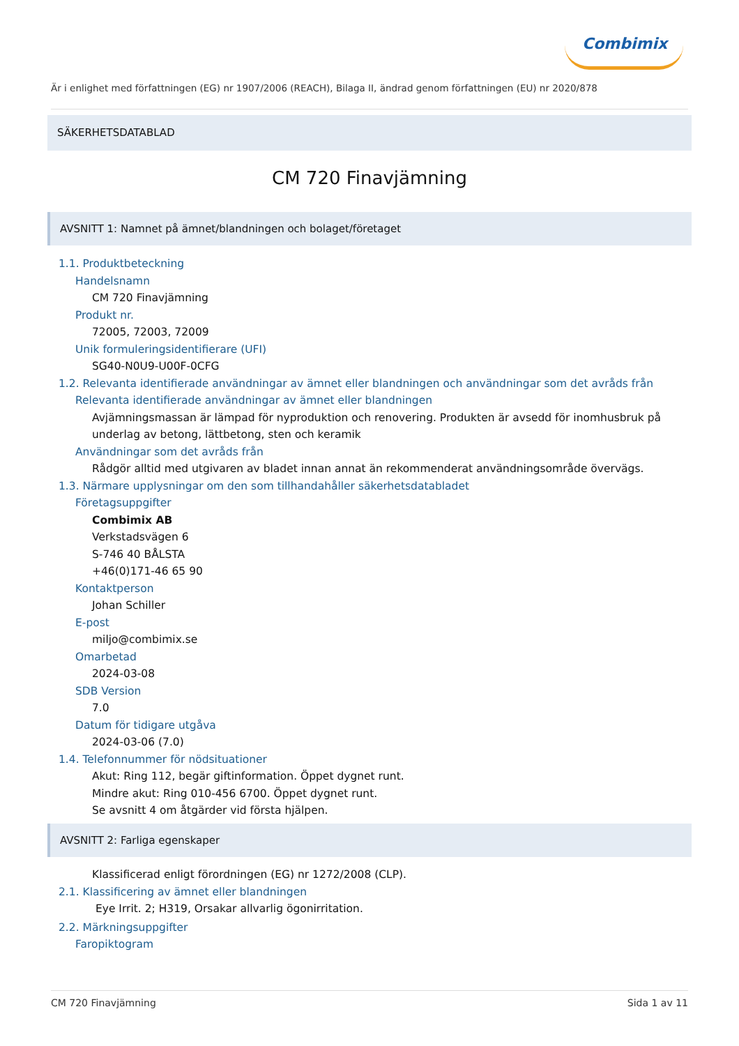Combimix
Är i enlighet med författningen (EG) nr 1907/2006 (REACH), Bilaga II, ändrad genom författningen (EU) nr 2020/878
SÄKERHETSDATABLAD
CM 720 Finavjämning
AVSNITT 1: Namnet på ämnet/blandningen och bolaget/företaget
1.1. Produktbeteckning
Handelsnamn
CM 720 Finavjämning
Produkt nr.
72005, 72003, 72009
Unik formuleringsidentifierare (UFI)
SG40-N0U9-U00F-0CFG
1.2. Relevanta identifierade användningar av ämnet eller blandningen och användningar som det avråds från
Relevanta identifierade användningar av ämnet eller blandningen
Avjämningsmassan är lämpad för nyproduktion och renovering. Produkten är avsedd för inomhusbruk på underlag av betong, lättbetong, sten och keramik
Användningar som det avråds från
Rådgör alltid med utgivaren av bladet innan annat än rekommenderat användningsområde övervägs.
1.3. Närmare upplysningar om den som tillhandahåller säkerhetsdatabladet
Företagsuppgifter
Combimix AB
Verkstadsvägen 6
S-746 40 BÅLSTA
+46(0)171-46 65 90
Kontaktperson
Johan Schiller
E-post
miljo@combimix.se
Omarbetad
2024-03-08
SDB Version
7.0
Datum för tidigare utgåva
2024-03-06 (7.0)
1.4. Telefonnummer för nödsituationer
Akut: Ring 112, begär giftinformation. Öppet dygnet runt.
Mindre akut: Ring 010-456 6700. Öppet dygnet runt.
Se avsnitt 4 om åtgärder vid första hjälpen.
AVSNITT 2: Farliga egenskaper
Klassificerad enligt förordningen (EG) nr 1272/2008 (CLP).
2.1. Klassificering av ämnet eller blandningen
Eye Irrit. 2; H319, Orsakar allvarlig ögonirritation.
2.2. Märkningsuppgifter
Faropiktogram
CM 720 Finavjämning Sida 1 av 11